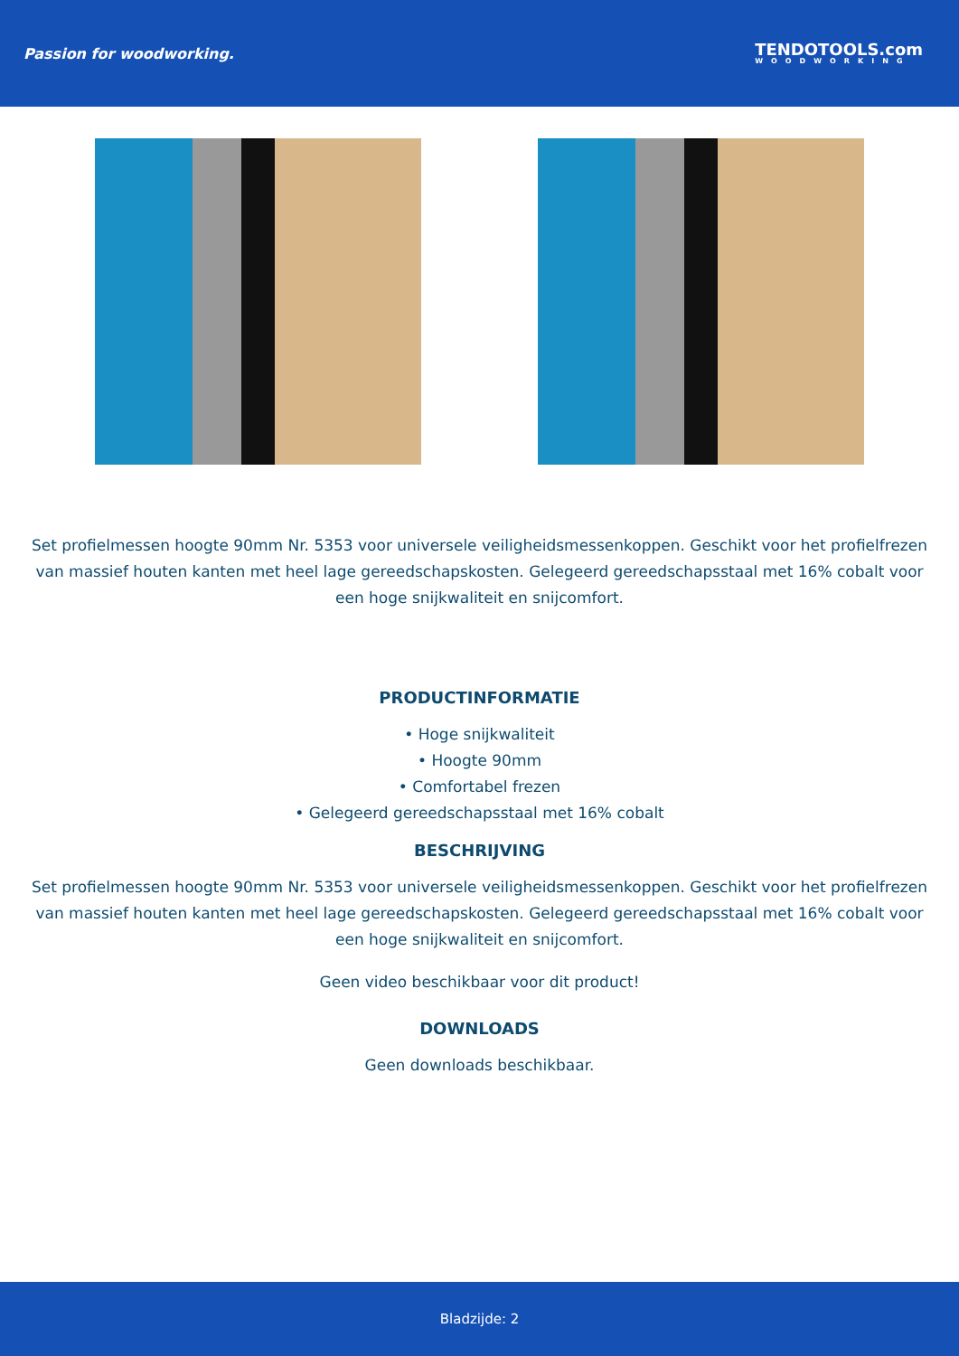Passion for woodworking.
TENDOTOOLS.com
WOODWORKING
Set profielmessen hoogte 90mm Nr. 5353 voor universele veiligheidsmessenkoppen. Geschikt voor het profielfrezen van massief houten kanten met heel lage gereedschapskosten. Gelegeerd gereedschapsstaal met 16% cobalt voor een hoge snijkwaliteit en snijcomfort.
PRODUCTINFORMATIE
• Hoge snijkwaliteit
• Hoogte 90mm
• Comfortabel frezen
• Gelegeerd gereedschapsstaal met 16% cobalt
BESCHRIJVING
Set profielmessen hoogte 90mm Nr. 5353 voor universele veiligheidsmessenkoppen. Geschikt voor het profielfrezen van massief houten kanten met heel lage gereedschapskosten. Gelegeerd gereedschapsstaal met 16% cobalt voor een hoge snijkwaliteit en snijcomfort.
Geen video beschikbaar voor dit product!
DOWNLOADS
Geen downloads beschikbaar.
Bladzijde: 2